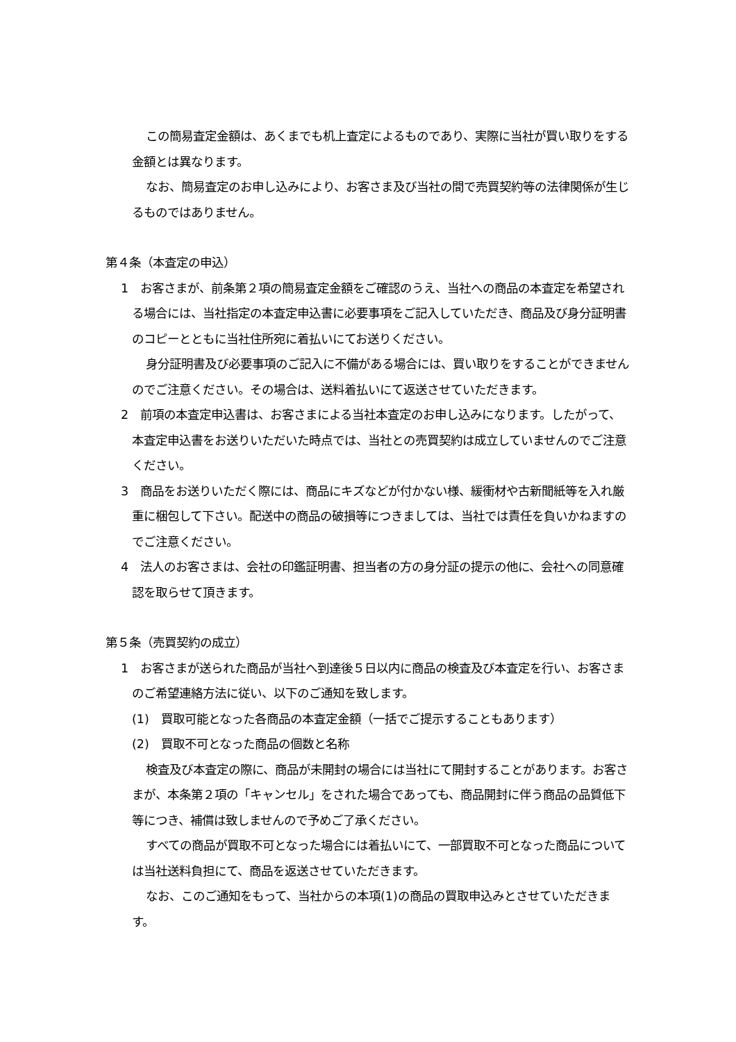この簡易査定金額は、あくまでも机上査定によるものであり、実際に当社が買い取りをする金額とは異なります。
なお、簡易査定のお申し込みにより、お客さま及び当社の間で売買契約等の法律関係が生じるものではありません。
第４条（本査定の申込）
1　お客さまが、前条第２項の簡易査定金額をご確認のうえ、当社への商品の本査定を希望される場合には、当社指定の本査定申込書に必要事項をご記入していただき、商品及び身分証明書のコピーとともに当社住所宛に着払いにてお送りください。
身分証明書及び必要事項のご記入に不備がある場合には、買い取りをすることができませんのでご注意ください。その場合は、送料着払いにて返送させていただきます。
2　前項の本査定申込書は、お客さまによる当社本査定のお申し込みになります。したがって、本査定申込書をお送りいただいた時点では、当社との売買契約は成立していませんのでご注意ください。
3　商品をお送りいただく際には、商品にキズなどが付かない様、緩衝材や古新聞紙等を入れ厳重に梱包して下さい。配送中の商品の破損等につきましては、当社では責任を負いかねますのでご注意ください。
4　法人のお客さまは、会社の印鑑証明書、担当者の方の身分証の提示の他に、会社への同意確認を取らせて頂きます。
第５条（売買契約の成立）
1　お客さまが送られた商品が当社へ到達後５日以内に商品の検査及び本査定を行い、お客さまのご希望連絡方法に従い、以下のご通知を致します。
(1)　買取可能となった各商品の本査定金額（一括でご提示することもあります）
(2)　買取不可となった商品の個数と名称
検査及び本査定の際に、商品が未開封の場合には当社にて開封することがあります。お客さまが、本条第２項の「キャンセル」をされた場合であっても、商品開封に伴う商品の品質低下等につき、補償は致しませんので予めご了承ください。
すべての商品が買取不可となった場合には着払いにて、一部買取不可となった商品については当社送料負担にて、商品を返送させていただきます。
なお、このご通知をもって、当社からの本項(1)の商品の買取申込みとさせていただきます。